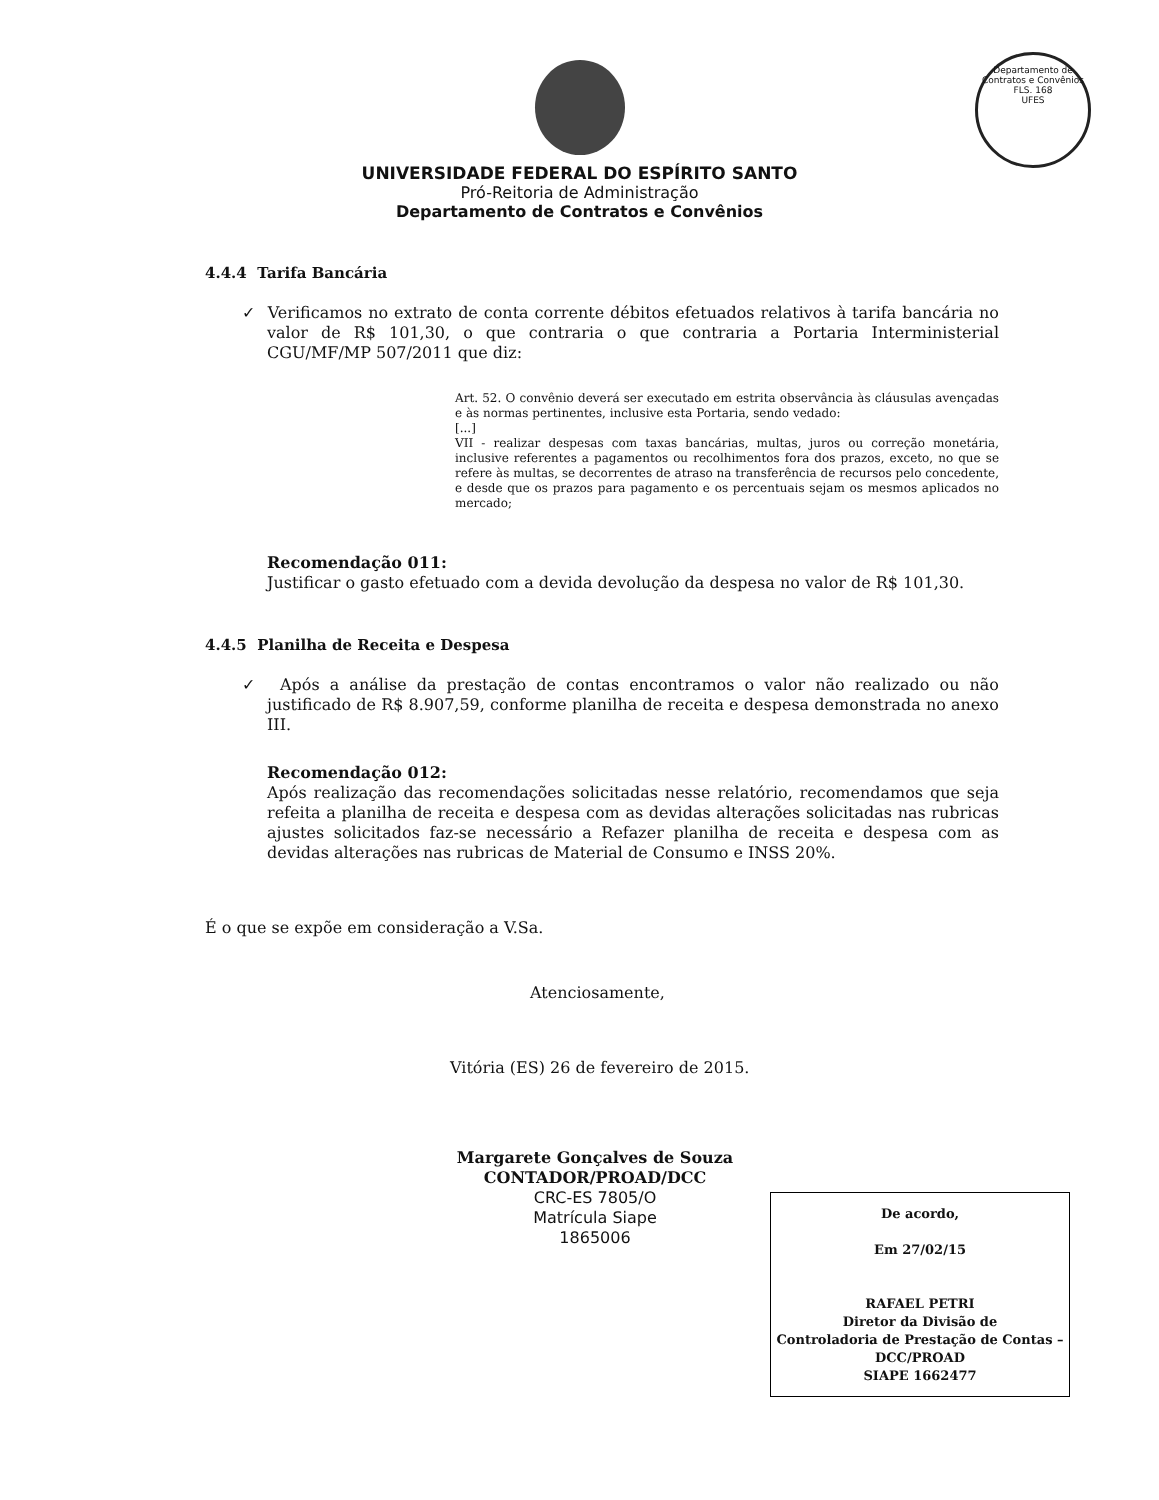Departamento de Contratos e Convênios
FLS. 168
UFES
UNIVERSIDADE FEDERAL DO ESPÍRITO SANTO
Pró-Reitoria de Administração
Departamento de Contratos e Convênios
4.4.4 Tarifa Bancária
✓ Verificamos no extrato de conta corrente débitos efetuados relativos à tarifa bancária no valor de R$ 101,30, o que contraria o que contraria a Portaria Interministerial CGU/MF/MP 507/2011 que diz:
Art. 52. O convênio deverá ser executado em estrita observância às cláusulas avençadas e às normas pertinentes, inclusive esta Portaria, sendo vedado:
[...]
VII - realizar despesas com taxas bancárias, multas, juros ou correção monetária, inclusive referentes a pagamentos ou recolhimentos fora dos prazos, exceto, no que se refere às multas, se decorrentes de atraso na transferência de recursos pelo concedente, e desde que os prazos para pagamento e os percentuais sejam os mesmos aplicados no mercado;
Recomendação 011:
Justificar o gasto efetuado com a devida devolução da despesa no valor de R$ 101,30.
4.4.5 Planilha de Receita e Despesa
✓ Após a análise da prestação de contas encontramos o valor não realizado ou não justificado de R$ 8.907,59, conforme planilha de receita e despesa demonstrada no anexo III.
Recomendação 012:
Após realização das recomendações solicitadas nesse relatório, recomendamos que seja refeita a planilha de receita e despesa com as devidas alterações solicitadas nas rubricas ajustes solicitados faz-se necessário a Refazer planilha de receita e despesa com as devidas alterações nas rubricas de Material de Consumo e INSS 20%.
É o que se expõe em consideração a V.Sa.
Atenciosamente,
Vitória (ES) 26 de fevereiro de 2015.
Margarete Gonçalves de Souza
CONTADOR/PROAD/DCC
CRC-ES 7805/O
Matrícula Siape
1865006
De acordo,
Em 27/02/15
RAFAEL PETRI
Diretor da Divisão de
Controladoria de Prestação de Contas –
DCC/PROAD
SIAPE 1662477